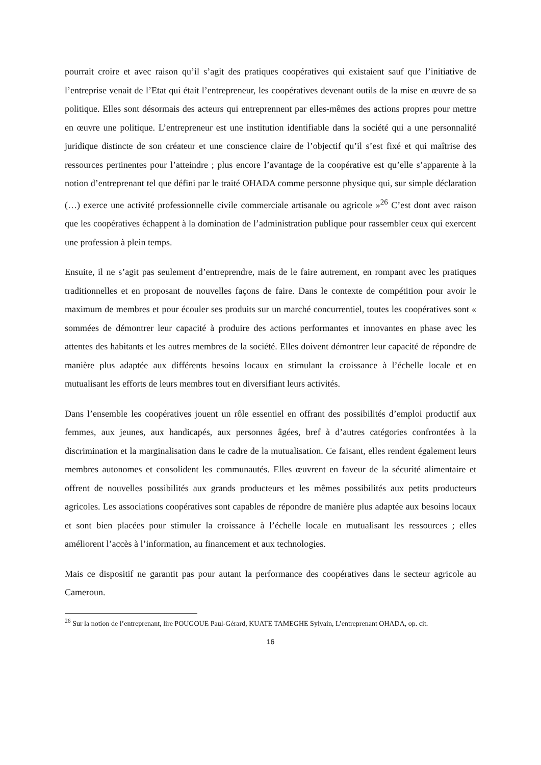pourrait croire et avec raison qu’il s’agit des pratiques coopératives qui existaient sauf que l’initiative de l’entreprise venait de l’Etat qui était l’entrepreneur, les coopératives devenant outils de la mise en œuvre de sa politique. Elles sont désormais des acteurs qui entreprennent par elles-mêmes des actions propres pour mettre en œuvre une politique. L’entrepreneur est une institution identifiable dans la société qui a une personnalité juridique distincte de son créateur et une conscience claire de l’objectif qu’il s’est fixé et qui maîtrise des ressources pertinentes pour l’atteindre ; plus encore l’avantage de la coopérative est qu’elle s’apparente à la notion d’entreprenant tel que défini par le traité OHADA comme personne physique qui, sur simple déclaration (…) exerce une activité professionnelle civile commerciale artisanale ou agricole »<sup>26</sup> C’est dont avec raison que les coopératives échappent à la domination de l’administration publique pour rassembler ceux qui exercent une profession à plein temps.
Ensuite, il ne s’agit pas seulement d’entreprendre, mais de le faire autrement, en rompant avec les pratiques traditionnelles et en proposant de nouvelles façons de faire. Dans le contexte de compétition pour avoir le maximum de membres et pour écouler ses produits sur un marché concurrentiel, toutes les coopératives sont « sommées de démontrer leur capacité à produire des actions performantes et innovantes en phase avec les attentes des habitants et les autres membres de la société. Elles doivent démontrer leur capacité de répondre de manière plus adaptée aux différents besoins locaux en stimulant la croissance à l’échelle locale et en mutualisant les efforts de leurs membres tout en diversifiant leurs activités.
Dans l’ensemble les coopératives jouent un rôle essentiel en offrant des possibilités d’emploi productif aux femmes, aux jeunes, aux handicapés, aux personnes âgées, bref à d’autres catégories confrontées à la discrimination et la marginalisation dans le cadre de la mutualisation. Ce faisant, elles rendent également leurs membres autonomes et consolident les communautés. Elles œuvrent en faveur de la sécurité alimentaire et offrent de nouvelles possibilités aux grands producteurs et les mêmes possibilités aux petits producteurs agricoles. Les associations coopératives sont capables de répondre de manière plus adaptée aux besoins locaux et sont bien placées pour stimuler la croissance à l’échelle locale en mutualisant les ressources ; elles améliorent l’accès à l’information, au financement et aux technologies.
Mais ce dispositif ne garantit pas pour autant la performance des coopératives dans le secteur agricole au Cameroun.
<sup>26</sup> Sur la notion de l’entreprenant, lire POUGOUE Paul-Gérard, KUATE TAMEGHE Sylvain, L’entreprenant OHADA, op. cit.
16